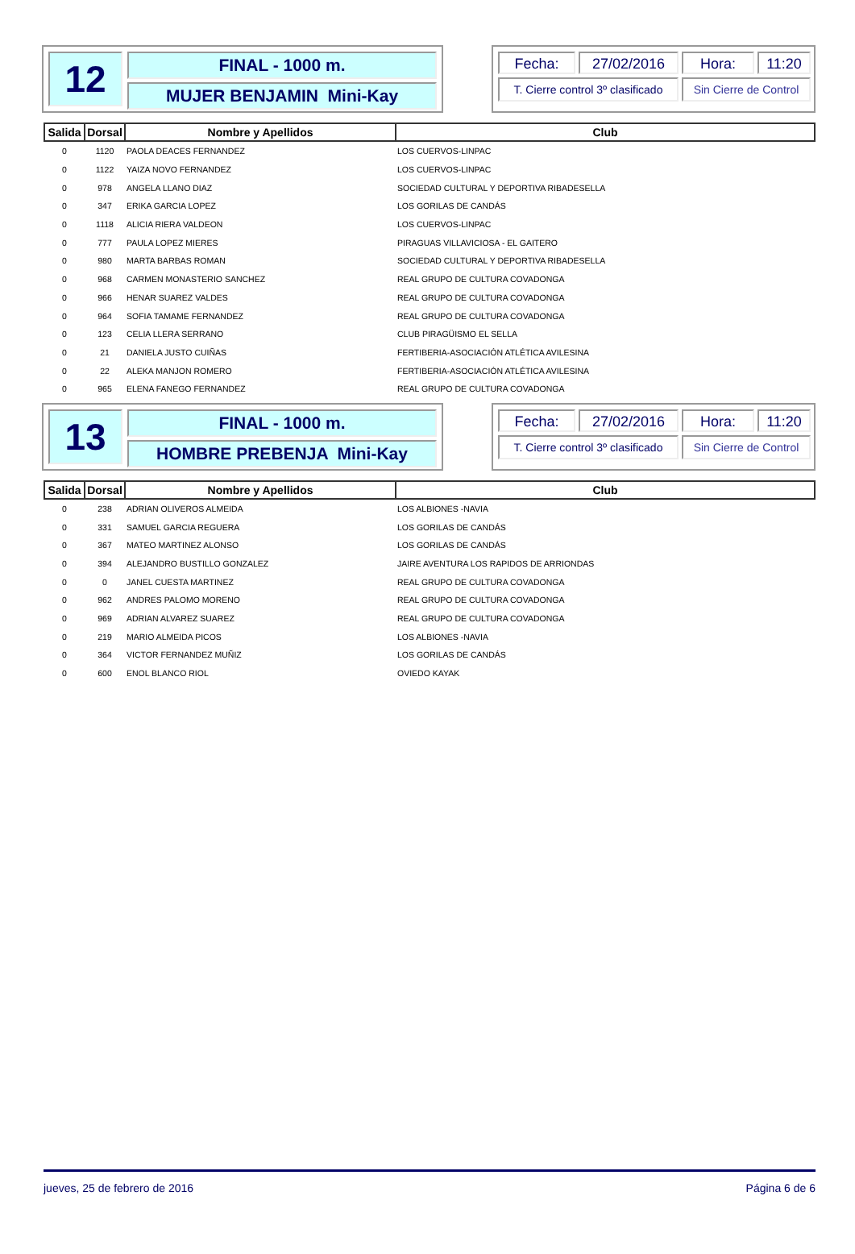12
FINAL - 1000 m.
MUJER BENJAMIN Mini-Kay
Fecha:
27/02/2016
Hora:
11:20
T. Cierre control 3º clasificado
Sin Cierre de Control
| Salida | Dorsal | Nombre y Apellidos | Club |
| --- | --- | --- | --- |
| 0 | 1120 | PAOLA DEACES FERNANDEZ | LOS CUERVOS-LINPAC |
| 0 | 1122 | YAIZA NOVO FERNANDEZ | LOS CUERVOS-LINPAC |
| 0 | 978 | ANGELA LLANO DIAZ | SOCIEDAD CULTURAL Y DEPORTIVA RIBADESELLA |
| 0 | 347 | ERIKA GARCIA LOPEZ | LOS GORILAS DE CANDÁS |
| 0 | 1118 | ALICIA RIERA VALDEON | LOS CUERVOS-LINPAC |
| 0 | 777 | PAULA LOPEZ MIERES | PIRAGUAS VILLAVICIOSA - EL GAITERO |
| 0 | 980 | MARTA BARBAS ROMAN | SOCIEDAD CULTURAL Y DEPORTIVA RIBADESELLA |
| 0 | 968 | CARMEN MONASTERIO SANCHEZ | REAL GRUPO DE CULTURA COVADONGA |
| 0 | 966 | HENAR SUAREZ VALDES | REAL GRUPO DE CULTURA COVADONGA |
| 0 | 964 | SOFIA TAMAME FERNANDEZ | REAL GRUPO DE CULTURA COVADONGA |
| 0 | 123 | CELIA LLERA SERRANO | CLUB PIRAGÜISMO EL SELLA |
| 0 | 21 | DANIELA JUSTO CUIÑAS | FERTIBERIA-ASOCIACIÓN ATLÉTICA AVILESINA |
| 0 | 22 | ALEKA MANJON ROMERO | FERTIBERIA-ASOCIACIÓN ATLÉTICA AVILESINA |
| 0 | 965 | ELENA FANEGO FERNANDEZ | REAL GRUPO DE CULTURA COVADONGA |
13
FINAL - 1000 m.
HOMBRE PREBENJA Mini-Kay
Fecha:
27/02/2016
Hora:
11:20
T. Cierre control 3º clasificado
Sin Cierre de Control
| Salida | Dorsal | Nombre y Apellidos | Club |
| --- | --- | --- | --- |
| 0 | 238 | ADRIAN OLIVEROS ALMEIDA | LOS ALBIONES -NAVIA |
| 0 | 331 | SAMUEL GARCIA REGUERA | LOS GORILAS DE CANDÁS |
| 0 | 367 | MATEO MARTINEZ ALONSO | LOS GORILAS DE CANDÁS |
| 0 | 394 | ALEJANDRO BUSTILLO GONZALEZ | JAIRE AVENTURA LOS RAPIDOS DE ARRIONDAS |
| 0 | 0 | JANEL CUESTA MARTINEZ | REAL GRUPO DE CULTURA COVADONGA |
| 0 | 962 | ANDRES PALOMO MORENO | REAL GRUPO DE CULTURA COVADONGA |
| 0 | 969 | ADRIAN ALVAREZ SUAREZ | REAL GRUPO DE CULTURA COVADONGA |
| 0 | 219 | MARIO ALMEIDA PICOS | LOS ALBIONES -NAVIA |
| 0 | 364 | VICTOR FERNANDEZ MUÑIZ | LOS GORILAS DE CANDÁS |
| 0 | 600 | ENOL BLANCO RIOL | OVIEDO KAYAK |
jueves, 25 de febrero de 2016 Página 6 de 6